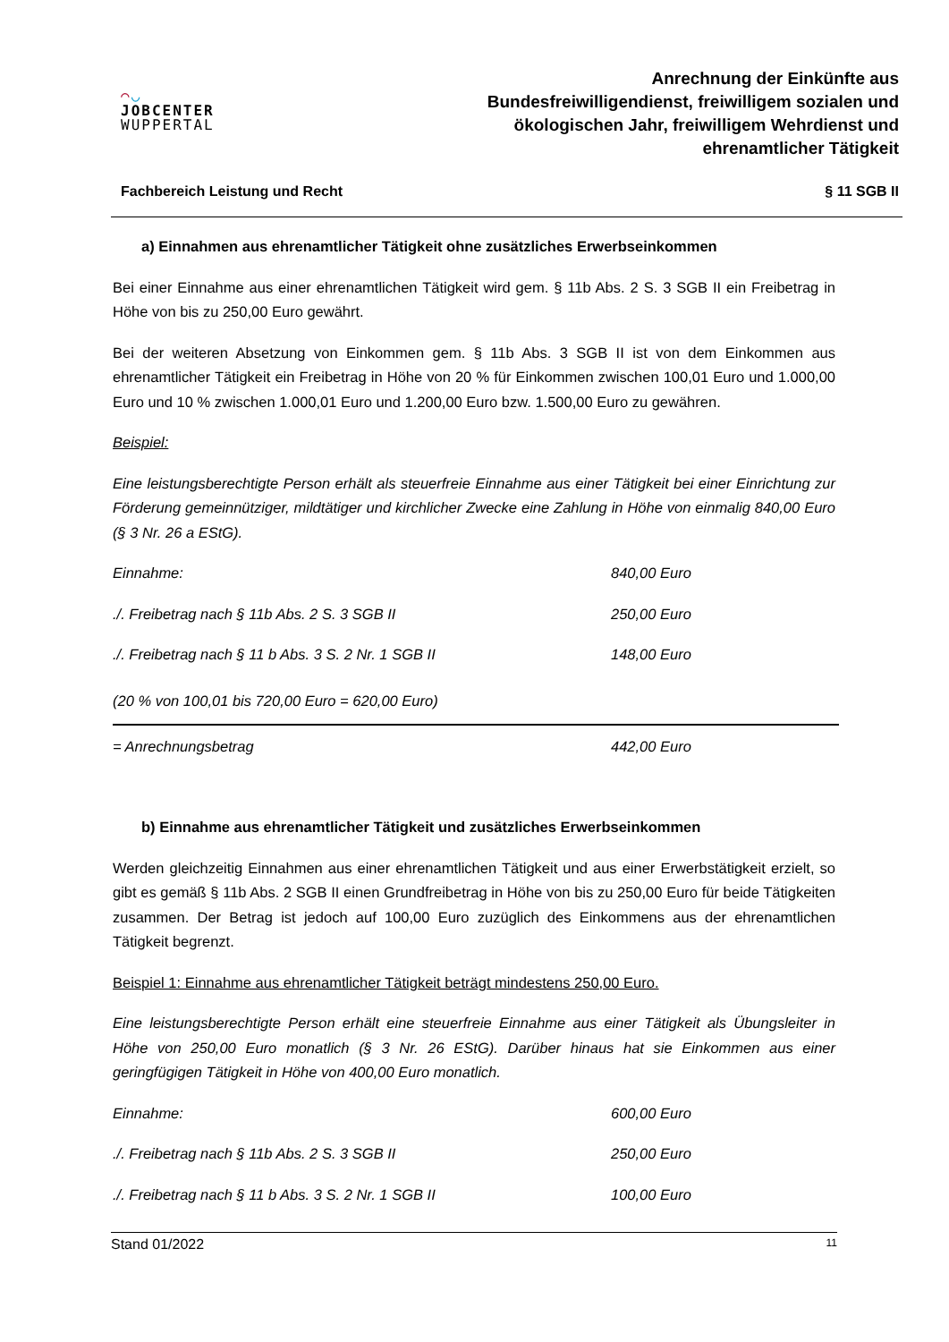◠◡
JOBCENTER
WUPPERTAL
Anrechnung der Einkünfte aus
Bundesfreiwilligendienst, freiwilligem sozialen und
ökologischen Jahr, freiwilligem Wehrdienst und
ehrenamtlicher Tätigkeit
Fachbereich Leistung und Recht § 11 SGB II
a) Einnahmen aus ehrenamtlicher Tätigkeit ohne zusätzliches Erwerbseinkommen
Bei einer Einnahme aus einer ehrenamtlichen Tätigkeit wird gem. § 11b Abs. 2 S. 3 SGB II ein Freibetrag in Höhe von bis zu 250,00 Euro gewährt.
Bei der weiteren Absetzung von Einkommen gem. § 11b Abs. 3 SGB II ist von dem Einkommen aus ehrenamtlicher Tätigkeit ein Freibetrag in Höhe von 20 % für Einkommen zwischen 100,01 Euro und 1.000,00 Euro und 10 % zwischen 1.000,01 Euro und 1.200,00 Euro bzw. 1.500,00 Euro zu gewähren.
Beispiel:
Eine leistungsberechtigte Person erhält als steuerfreie Einnahme aus einer Tätigkeit bei einer Einrichtung zur Förderung gemeinnütziger, mildtätiger und kirchlicher Zwecke eine Zahlung in Höhe von einmalig 840,00 Euro (§ 3 Nr. 26 a EStG).
| Einnahme: | 840,00 Euro |
| ./. Freibetrag nach § 11b Abs. 2 S. 3 SGB II | 250,00 Euro |
| ./. Freibetrag nach § 11 b Abs. 3 S. 2 Nr. 1 SGB II | 148,00 Euro |
| (20 % von 100,01 bis 720,00 Euro = 620,00 Euro) | |
| = Anrechnungsbetrag | 442,00 Euro |
b) Einnahme aus ehrenamtlicher Tätigkeit und zusätzliches Erwerbseinkommen
Werden gleichzeitig Einnahmen aus einer ehrenamtlichen Tätigkeit und aus einer Erwerbstätigkeit erzielt, so gibt es gemäß § 11b Abs. 2 SGB II einen Grundfreibetrag in Höhe von bis zu 250,00 Euro für beide Tätigkeiten zusammen. Der Betrag ist jedoch auf 100,00 Euro zuzüglich des Einkommens aus der ehrenamtlichen Tätigkeit begrenzt.
Beispiel 1: Einnahme aus ehrenamtlicher Tätigkeit beträgt mindestens 250,00 Euro.
Eine leistungsberechtigte Person erhält eine steuerfreie Einnahme aus einer Tätigkeit als Übungsleiter in Höhe von 250,00 Euro monatlich (§ 3 Nr. 26 EStG). Darüber hinaus hat sie Einkommen aus einer geringfügigen Tätigkeit in Höhe von 400,00 Euro monatlich.
| Einnahme: | 600,00 Euro |
| ./. Freibetrag nach § 11b Abs. 2 S. 3 SGB II | 250,00 Euro |
| ./. Freibetrag nach § 11 b Abs. 3 S. 2 Nr. 1 SGB II | 100,00 Euro |
Stand 01/2022 11